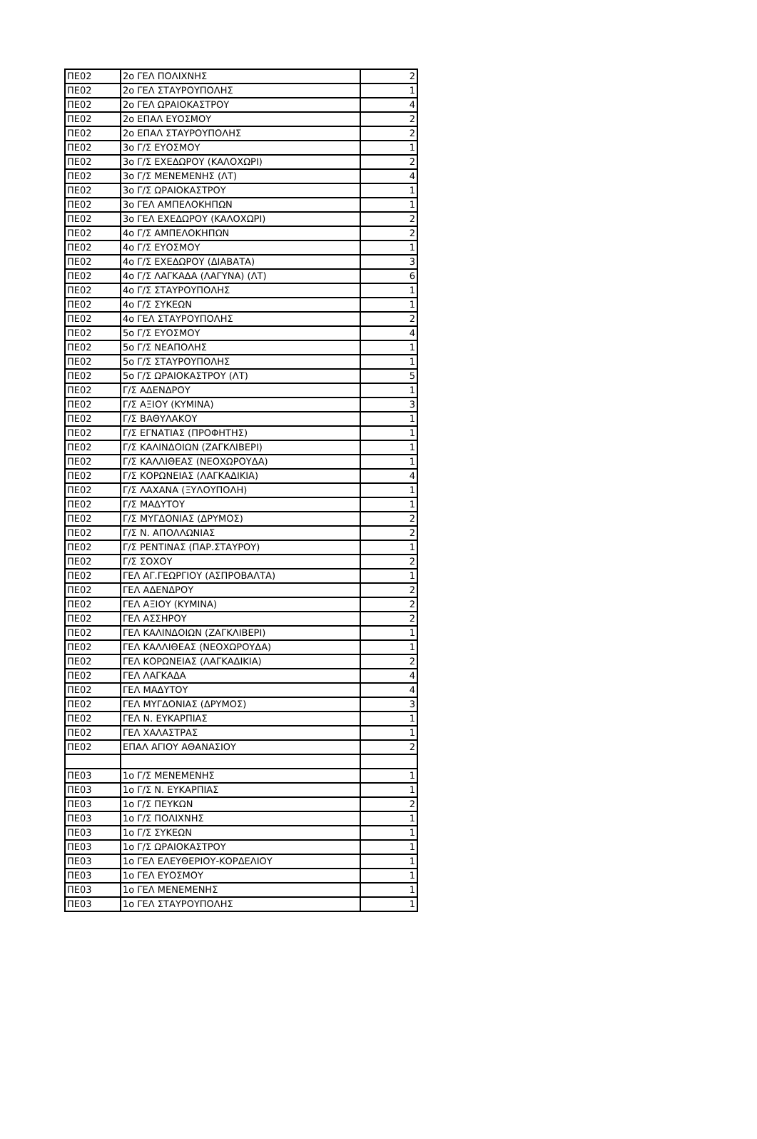| ΠΕ02 | 2ο ΓΕΛ ΠΟΛΙΧΝΗΣ | 2 |
| ΠΕ02 | 2ο ΓΕΛ ΣΤΑΥΡΟΥΠΟΛΗΣ | 1 |
| ΠΕ02 | 2ο ΓΕΛ ΩΡΑΙΟΚΑΣΤΡΟΥ | 4 |
| ΠΕ02 | 2ο ΕΠΑΛ ΕΥΟΣΜΟΥ | 2 |
| ΠΕ02 | 2ο ΕΠΑΛ ΣΤΑΥΡΟΥΠΟΛΗΣ | 2 |
| ΠΕ02 | 3ο Γ/Σ ΕΥΟΣΜΟΥ | 1 |
| ΠΕ02 | 3ο Γ/Σ ΕΧΕΔΩΡΟΥ (ΚΑΛΟΧΩΡΙ) | 2 |
| ΠΕ02 | 3ο Γ/Σ ΜΕΝΕΜΕΝΗΣ (ΛΤ) | 4 |
| ΠΕ02 | 3ο Γ/Σ ΩΡΑΙΟΚΑΣΤΡΟΥ | 1 |
| ΠΕ02 | 3ο ΓΕΛ ΑΜΠΕΛΟΚΗΠΩΝ | 1 |
| ΠΕ02 | 3ο ΓΕΛ ΕΧΕΔΩΡΟΥ (ΚΑΛΟΧΩΡΙ) | 2 |
| ΠΕ02 | 4ο Γ/Σ ΑΜΠΕΛΟΚΗΠΩΝ | 2 |
| ΠΕ02 | 4ο Γ/Σ ΕΥΟΣΜΟΥ | 1 |
| ΠΕ02 | 4ο Γ/Σ ΕΧΕΔΩΡΟΥ (ΔΙΑΒΑΤΑ) | 3 |
| ΠΕ02 | 4ο Γ/Σ ΛΑΓΚΑΔΑ (ΛΑΓΥΝΑ) (ΛΤ) | 6 |
| ΠΕ02 | 4ο Γ/Σ ΣΤΑΥΡΟΥΠΟΛΗΣ | 1 |
| ΠΕ02 | 4ο Γ/Σ ΣΥΚΕΩΝ | 1 |
| ΠΕ02 | 4ο ΓΕΛ ΣΤΑΥΡΟΥΠΟΛΗΣ | 2 |
| ΠΕ02 | 5ο Γ/Σ ΕΥΟΣΜΟΥ | 4 |
| ΠΕ02 | 5ο Γ/Σ ΝΕΑΠΟΛΗΣ | 1 |
| ΠΕ02 | 5ο Γ/Σ ΣΤΑΥΡΟΥΠΟΛΗΣ | 1 |
| ΠΕ02 | 5ο Γ/Σ ΩΡΑΙΟΚΑΣΤΡΟΥ (ΛΤ) | 5 |
| ΠΕ02 | Γ/Σ ΑΔΕΝΔΡΟΥ | 1 |
| ΠΕ02 | Γ/Σ ΑΞΙΟΥ (ΚΥΜΙΝΑ) | 3 |
| ΠΕ02 | Γ/Σ ΒΑΘΥΛΑΚΟΥ | 1 |
| ΠΕ02 | Γ/Σ ΕΓΝΑΤΙΑΣ (ΠΡΟΦΗΤΗΣ) | 1 |
| ΠΕ02 | Γ/Σ ΚΑΛΙΝΔΟΙΩΝ (ΖΑΓΚΛΙΒΕΡΙ) | 1 |
| ΠΕ02 | Γ/Σ ΚΑΛΛΙΘΕΑΣ (ΝΕΟΧΩΡΟΥΔΑ) | 1 |
| ΠΕ02 | Γ/Σ ΚΟΡΩΝΕΙΑΣ (ΛΑΓΚΑΔΙΚΙΑ) | 4 |
| ΠΕ02 | Γ/Σ ΛΑΧΑΝΑ (ΞΥΛΟΥΠΟΛΗ) | 1 |
| ΠΕ02 | Γ/Σ ΜΑΔΥΤΟΥ | 1 |
| ΠΕ02 | Γ/Σ ΜΥΓΔΟΝΙΑΣ (ΔΡΥΜΟΣ) | 2 |
| ΠΕ02 | Γ/Σ Ν. ΑΠΟΛΛΩΝΙΑΣ | 2 |
| ΠΕ02 | Γ/Σ ΡΕΝΤΙΝΑΣ (ΠΑΡ.ΣΤΑΥΡΟΥ) | 1 |
| ΠΕ02 | Γ/Σ ΣΟΧΟΥ | 2 |
| ΠΕ02 | ΓΕΛ ΑΓ.ΓΕΩΡΓΙΟΥ (ΑΣΠΡΟΒΑΛΤΑ) | 1 |
| ΠΕ02 | ΓΕΛ ΑΔΕΝΔΡΟΥ | 2 |
| ΠΕ02 | ΓΕΛ ΑΞΙΟΥ (ΚΥΜΙΝΑ) | 2 |
| ΠΕ02 | ΓΕΛ ΑΣΣΗΡΟΥ | 2 |
| ΠΕ02 | ΓΕΛ ΚΑΛΙΝΔΟΙΩΝ (ΖΑΓΚΛΙΒΕΡΙ) | 1 |
| ΠΕ02 | ΓΕΛ ΚΑΛΛΙΘΕΑΣ (ΝΕΟΧΩΡΟΥΔΑ) | 1 |
| ΠΕ02 | ΓΕΛ ΚΟΡΩΝΕΙΑΣ (ΛΑΓΚΑΔΙΚΙΑ) | 2 |
| ΠΕ02 | ΓΕΛ ΛΑΓΚΑΔΑ | 4 |
| ΠΕ02 | ΓΕΛ ΜΑΔΥΤΟΥ | 4 |
| ΠΕ02 | ΓΕΛ ΜΥΓΔΟΝΙΑΣ (ΔΡΥΜΟΣ) | 3 |
| ΠΕ02 | ΓΕΛ Ν. ΕΥΚΑΡΠΙΑΣ | 1 |
| ΠΕ02 | ΓΕΛ ΧΑΛΑΣΤΡΑΣ | 1 |
| ΠΕ02 | ΕΠΑΛ ΑΓΙΟΥ ΑΘΑΝΑΣΙΟΥ | 2 |
| ΠΕ03 | 1ο Γ/Σ ΜΕΝΕΜΕΝΗΣ | 1 |
| ΠΕ03 | 1ο Γ/Σ Ν. ΕΥΚΑΡΠΙΑΣ | 1 |
| ΠΕ03 | 1ο Γ/Σ ΠΕΥΚΩΝ | 2 |
| ΠΕ03 | 1ο Γ/Σ ΠΟΛΙΧΝΗΣ | 1 |
| ΠΕ03 | 1ο Γ/Σ ΣΥΚΕΩΝ | 1 |
| ΠΕ03 | 1ο Γ/Σ ΩΡΑΙΟΚΑΣΤΡΟΥ | 1 |
| ΠΕ03 | 1ο ΓΕΛ ΕΛΕΥΘΕΡΙΟΥ-ΚΟΡΔΕΛΙΟΥ | 1 |
| ΠΕ03 | 1ο ΓΕΛ ΕΥΟΣΜΟΥ | 1 |
| ΠΕ03 | 1ο ΓΕΛ ΜΕΝΕΜΕΝΗΣ | 1 |
| ΠΕ03 | 1ο ΓΕΛ ΣΤΑΥΡΟΥΠΟΛΗΣ | 1 |